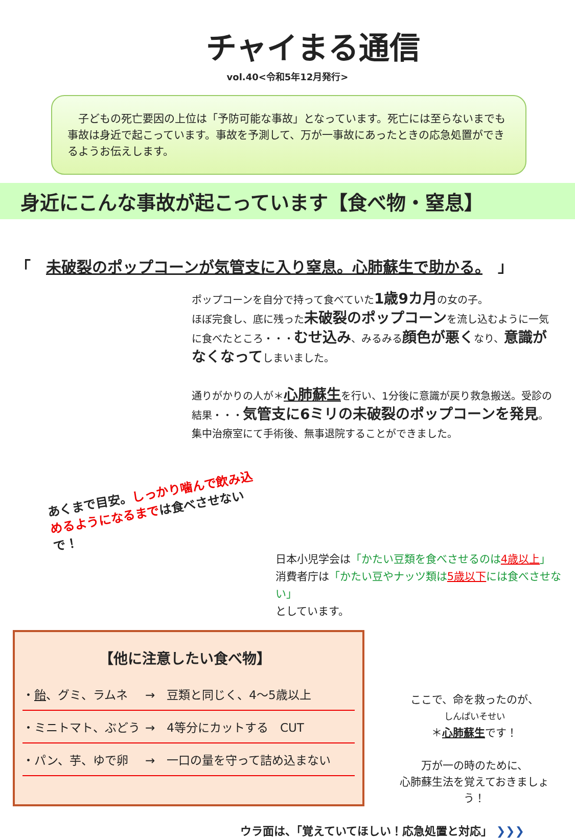チャイまる通信
vol.40<令和5年12月発行>
子どもの死亡要因の上位は「予防可能な事故」となっています。死亡には至らないまでも事故は身近で起こっています。事故を予測して、万が一事故にあったときの応急処置ができるようお伝えします。
身近にこんな事故が起こっています【食べ物・窒息】
「 未破裂のポップコーンが気管支に入り窒息。心肺蘇生で助かる。 」
ポップコーンを自分で持って食べていた1歳9カ月の女の子。
ほぼ完食し、底に残った未破裂のポップコーンを流し込むように一気に食べたところ・・・むせ込み、みるみる顔色が悪くなり、意識がなくなってしまいました。
通りがかりの人が＊心肺蘇生を行い、1分後に意識が戻り救急搬送。受診の結果・・・気管支に6ミリの未破裂のポップコーンを発見。集中治療室にて手術後、無事退院することができました。
あくまで目安。しっかり噛んで飲み込めるようになるまでは食べさせないで！
日本小児学会は「かたい豆類を食べさせるのは4歳以上」
消費者庁は「かたい豆やナッツ類は5歳以下には食べさせない」
としています。
【他に注意したい食べ物】
・飴、グミ、ラムネ →　豆類と同じく、4～5歳以上
・ミニトマト、ぶどう →　4等分にカットする　CUT
・パン、芋、ゆで卵 →　一口の量を守って詰め込まない
ここで、命を救ったのが、
しんぱいそせい
＊心肺蘇生です！
万が一の時のために、
心肺蘇生法を覚えておきましょう！
ウラ面は、「覚えていてほしい！応急処置と対応」 ❯❯❯